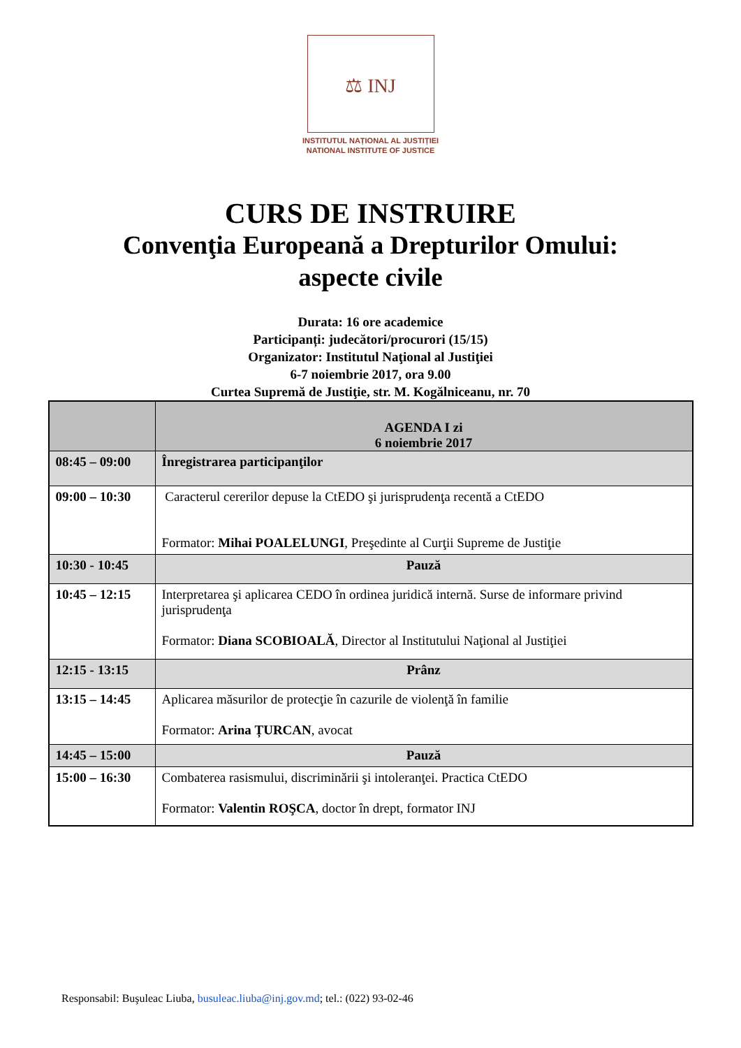⚖ INJ
INSTITUTUL NAȚIONAL AL JUSTIȚIEI
NATIONAL INSTITUTE OF JUSTICE
CURS DE INSTRUIRE
Convenţia Europeană a Drepturilor Omului:
aspecte civile
Durata: 16 ore academice
Participanți: judecători/procurori (15/15)
Organizator: Institutul Naţional al Justiţiei
6-7 noiembrie 2017, ora 9.00
Curtea Supremă de Justiţie, str. M. Kogălniceanu, nr. 70
| | AGENDA I zi 6 noiembrie 2017 |
| --- | --- |
| 08:45 – 09:00 | Înregistrarea participanţilor |
| 09:00 – 10:30 | Caracterul cererilor depuse la CtEDO şi jurisprudenţa recentă a CtEDO Formator: Mihai POALELUNGI , Preşedinte al Curţii Supreme de Justiţie |
| 10:30 - 10:45 | Pauză |
| 10:45 – 12:15 | Interpretarea şi aplicarea CEDO în ordinea juridică internă. Surse de informare privind jurisprudenţa Formator: Diana SCOBIOALĂ , Director al Institutului Naţional al Justiţiei |
| 12:15 - 13:15 | Prânz |
| 13:15 – 14:45 | Aplicarea măsurilor de protecţie în cazurile de violenţă în familie Formator: Arina ȚURCAN , avocat |
| 14:45 – 15:00 | Pauză |
| 15:00 – 16:30 | Combaterea rasismului, discriminării şi intoleranţei. Practica CtEDO Formator: Valentin ROŞCA , doctor în drept, formator INJ |
Responsabil: Buşuleac Liuba, busuleac.liuba@inj.gov.md; tel.: (022) 93-02-46